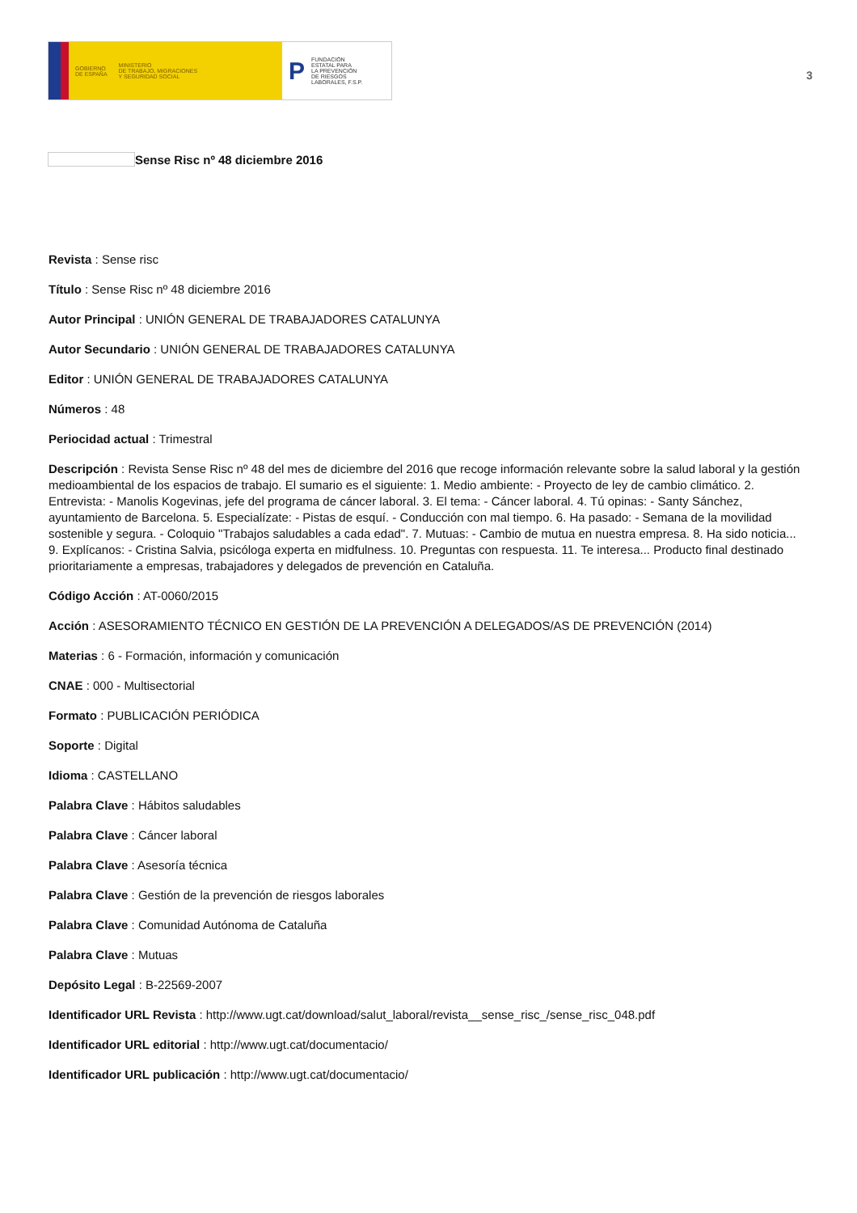GOBIERNO
DE ESPAÑA MINISTERIO
DE TRABAJO, MIGRACIONES
Y SEGURIDAD SOCIAL
P FUNDACIÓN
ESTATAL PARA
LA PREVENCIÓN
DE RIESGOS
LABORALES, F.S.P.
3
Sense Risc nº 48 diciembre 2016
Revista : Sense risc
Título : Sense Risc nº 48 diciembre 2016
Autor Principal : UNIÓN GENERAL DE TRABAJADORES CATALUNYA
Autor Secundario : UNIÓN GENERAL DE TRABAJADORES CATALUNYA
Editor : UNIÓN GENERAL DE TRABAJADORES CATALUNYA
Números : 48
Periocidad actual : Trimestral
Descripción : Revista Sense Risc nº 48 del mes de diciembre del 2016 que recoge información relevante sobre la salud laboral y la gestión medioambiental de los espacios de trabajo. El sumario es el siguiente: 1. Medio ambiente: - Proyecto de ley de cambio climático. 2. Entrevista: - Manolis Kogevinas, jefe del programa de cáncer laboral. 3. El tema: - Cáncer laboral. 4. Tú opinas: - Santy Sánchez, ayuntamiento de Barcelona. 5. Especialízate: - Pistas de esquí. - Conducción con mal tiempo. 6. Ha pasado: - Semana de la movilidad sostenible y segura. - Coloquio "Trabajos saludables a cada edad". 7. Mutuas: - Cambio de mutua en nuestra empresa. 8. Ha sido noticia... 9. Explícanos: - Cristina Salvia, psicóloga experta en midfulness. 10. Preguntas con respuesta. 11. Te interesa... Producto final destinado prioritariamente a empresas, trabajadores y delegados de prevención en Cataluña.
Código Acción : AT-0060/2015
Acción : ASESORAMIENTO TÉCNICO EN GESTIÓN DE LA PREVENCIÓN A DELEGADOS/AS DE PREVENCIÓN (2014)
Materias : 6 - Formación, información y comunicación
CNAE : 000 - Multisectorial
Formato : PUBLICACIÓN PERIÓDICA
Soporte : Digital
Idioma : CASTELLANO
Palabra Clave : Hábitos saludables
Palabra Clave : Cáncer laboral
Palabra Clave : Asesoría técnica
Palabra Clave : Gestión de la prevención de riesgos laborales
Palabra Clave : Comunidad Autónoma de Cataluña
Palabra Clave : Mutuas
Depósito Legal : B-22569-2007
Identificador URL Revista : http://www.ugt.cat/download/salut_laboral/revista__sense_risc_/sense_risc_048.pdf
Identificador URL editorial : http://www.ugt.cat/documentacio/
Identificador URL publicación : http://www.ugt.cat/documentacio/